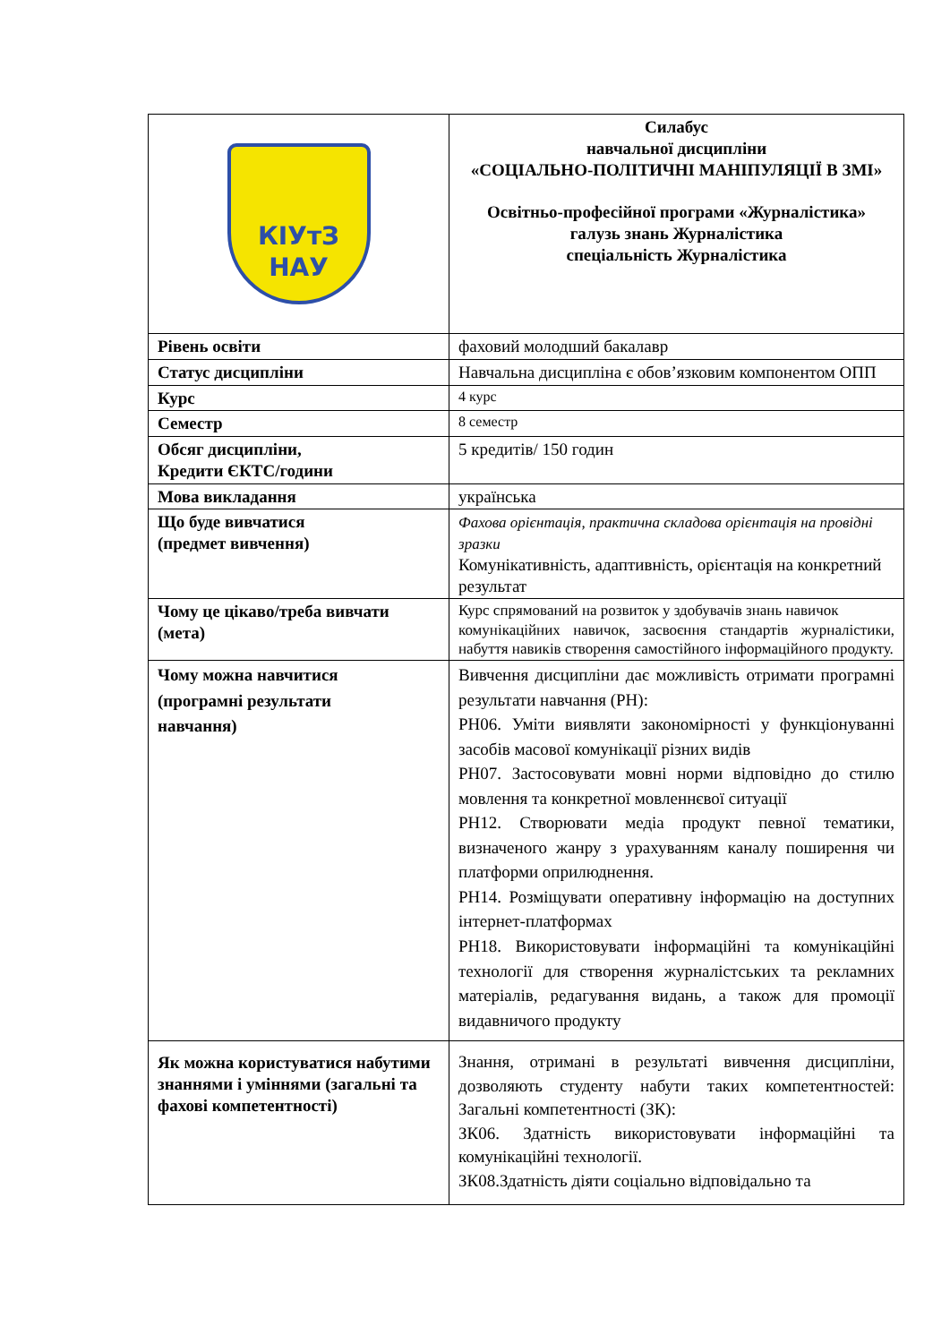| КІУтЗ НАУ | Силабус навчальної дисципліни «СОЦІАЛЬНО-ПОЛІТИЧНІ МАНІПУЛЯЦІЇ В ЗМІ» Освітньо-професійної програми «Журналістика» галузь знань Журналістика спеціальність Журналістика |
| Рівень освіти | фаховий молодший бакалавр |
| Статус дисципліни | Навчальна дисципліна є обов’язковим компонентом ОПП |
| Курс | 4 курс |
| Семестр | 8 семестр |
| Обсяг дисципліни, Кредити ЄКТС/години | 5 кредитів/ 150 годин |
| Мова викладання | українська |
| Що буде вивчатися (предмет вивчення) | Фахова орієнтація, практична складова орієнтація на провідні зразки Комунікативність, адаптивність, орієнтація на конкретний результат |
| Чому це цікаво/треба вивчати (мета) | Курс спрямований на розвиток у здобувачів знань навичок комунікаційних навичок, засвоєння стандартів журналістики, набуття навиків створення самостійного інформаційного продукту. |
| Чому можна навчитися (програмні результати навчання) | Вивчення дисципліни дає можливість отримати програмні результати навчання (РН): РН06. Уміти виявляти закономірності у функціонуванні засобів масової комунікації різних видів РН07. Застосовувати мовні норми відповідно до стилю мовлення та конкретної мовленнєвої ситуації РН12. Створювати медіа продукт певної тематики, визначеного жанру з урахуванням каналу поширення чи платформи оприлюднення. РН14. Розміщувати оперативну інформацію на доступних інтернет-платформах РН18. Використовувати інформаційні та комунікаційні технології для створення журналістських та рекламних матеріалів, редагування видань, а також для промоції видавничого продукту |
| Як можна користуватися набутими знаннями і уміннями (загальні та фахові компетентності) | Знання, отримані в результаті вивчення дисципліни, дозволяють студенту набути таких компетентностей: Загальні компетентності (ЗК): ЗК06. Здатність використовувати інформаційні та комунікаційні технології. ЗК08.Здатність діяти соціально відповідально та |